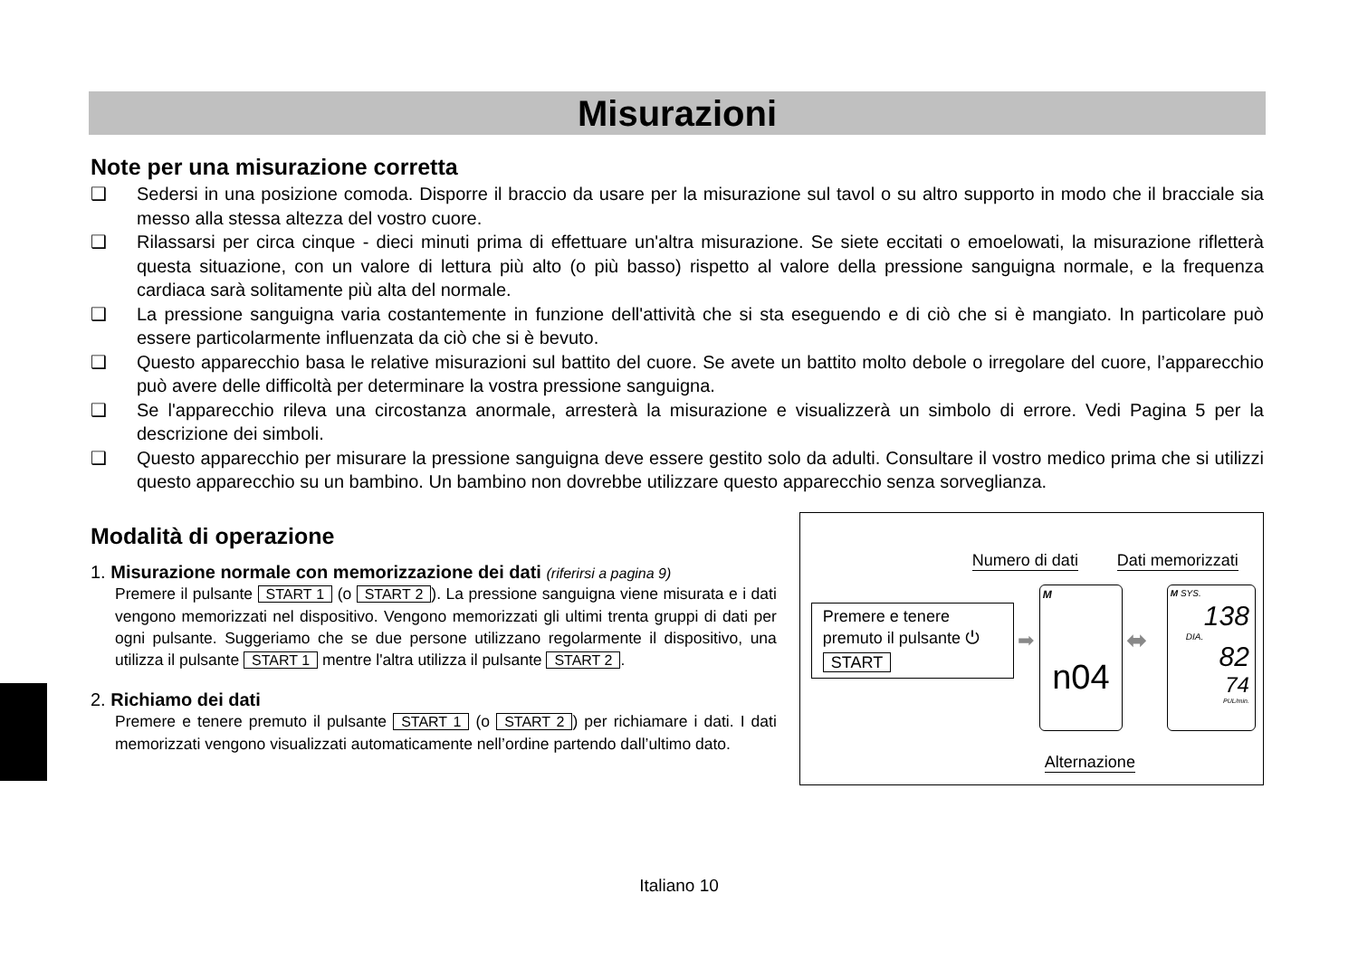Misurazioni
Note per una misurazione corretta
❑ Sedersi in una posizione comoda. Disporre il braccio da usare per la misurazione sul tavol o su altro supporto in modo che il bracciale sia messo alla stessa altezza del vostro cuore.
❑ Rilassarsi per circa cinque - dieci minuti prima di effettuare un'altra misurazione. Se siete eccitati o emoelowati, la misurazione rifletterà questa situazione, con un valore di lettura più alto (o più basso) rispetto al valore della pressione sanguigna normale, e la frequenza cardiaca sarà solitamente più alta del normale.
❑ La pressione sanguigna varia costantemente in funzione dell'attività che si sta eseguendo e di ciò che si è mangiato. In particolare può essere particolarmente influenzata da ciò che si è bevuto.
❑ Questo apparecchio basa le relative misurazioni sul battito del cuore. Se avete un battito molto debole o irregolare del cuore, l’apparecchio può avere delle difficoltà per determinare la vostra pressione sanguigna.
❑ Se l'apparecchio rileva una circostanza anormale, arresterà la misurazione e visualizzerà un simbolo di errore. Vedi Pagina 5 per la descrizione dei simboli.
❑ Questo apparecchio per misurare la pressione sanguigna deve essere gestito solo da adulti. Consultare il vostro medico prima che si utilizzi questo apparecchio su un bambino. Un bambino non dovrebbe utilizzare questo apparecchio senza sorveglianza.
Modalità di operazione
1. Misurazione normale con memorizzazione dei dati (riferirsi a pagina 9)
Premere il pulsante START 1 (o START 2). La pressione sanguigna viene misurata e i dati vengono memorizzati nel dispositivo. Vengono memorizzati gli ultimi trenta gruppi di dati per ogni pulsante. Suggeriamo che se due persone utilizzano regolarmente il dispositivo, una utilizza il pulsante START 1 mentre l'altra utilizza il pulsante START 2.
2. Richiamo dei dati
Premere e tenere premuto il pulsante START 1 (o START 2) per richiamare i dati. I dati memorizzati vengono visualizzati automaticamente nell’ordine partendo dall’ultimo dato.
Numero di dati Dati memorizzati
Premere e tenere
premuto il pulsante ⏻
START
➡
M
n04
⬌
M SYS.
138
DIA.
82
74
PUL/min.
Alternazione
Italiano 10